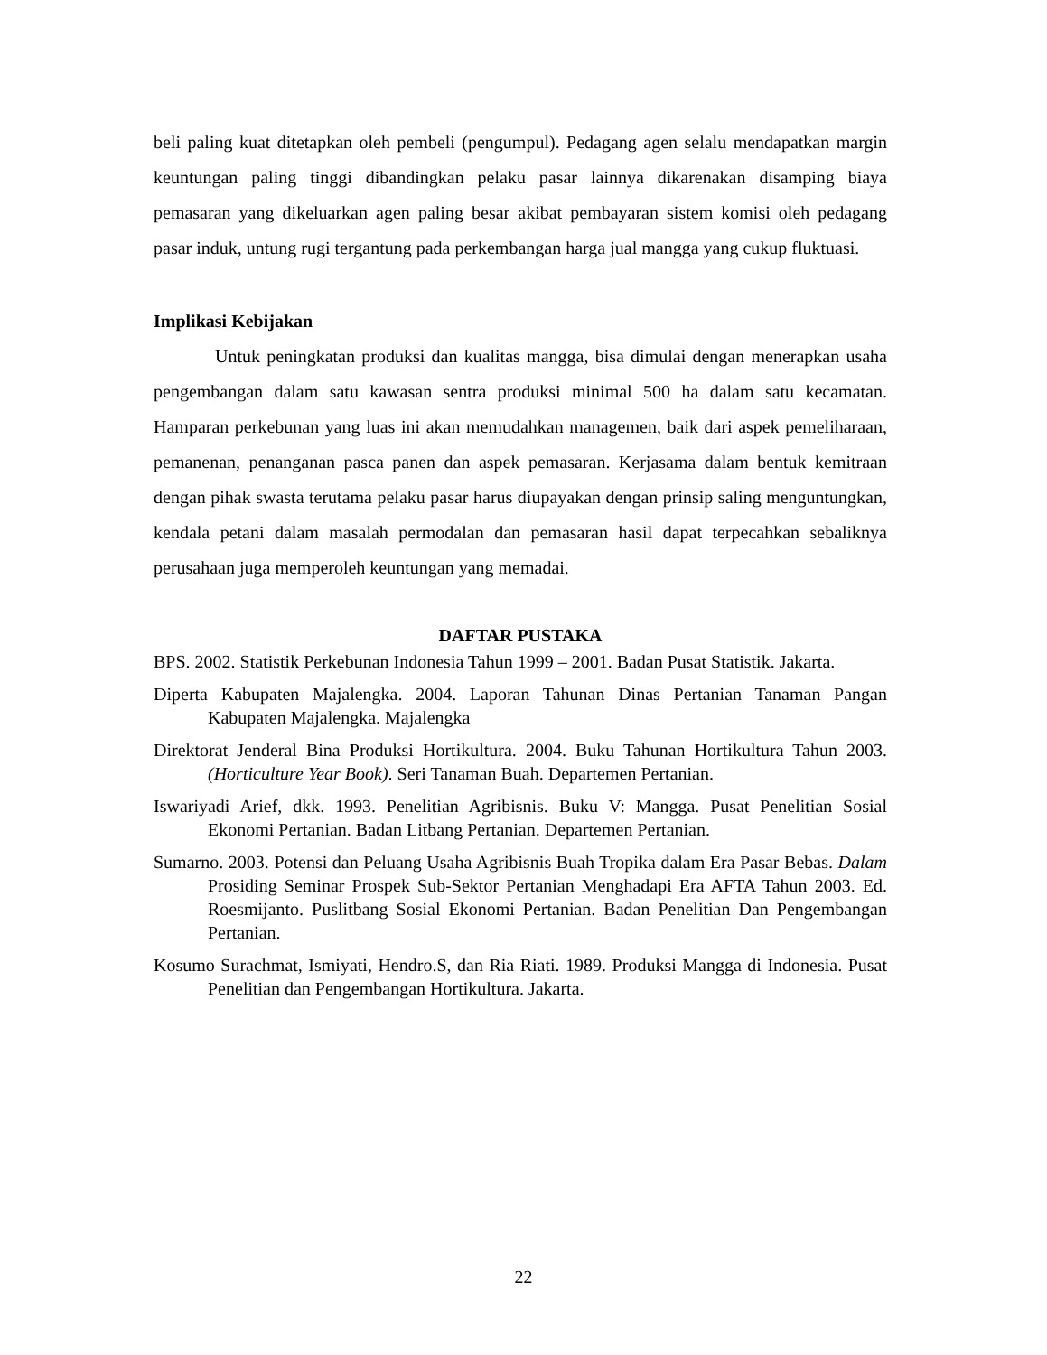beli paling kuat ditetapkan oleh pembeli (pengumpul). Pedagang agen selalu mendapatkan margin keuntungan paling tinggi dibandingkan pelaku pasar lainnya dikarenakan disamping biaya pemasaran yang dikeluarkan agen paling besar akibat pembayaran sistem komisi oleh pedagang pasar induk, untung rugi tergantung pada perkembangan harga jual mangga yang cukup fluktuasi.
Implikasi Kebijakan
Untuk peningkatan produksi dan kualitas mangga, bisa dimulai dengan menerapkan usaha pengembangan dalam satu kawasan sentra produksi minimal 500 ha dalam satu kecamatan. Hamparan perkebunan yang luas ini akan memudahkan managemen, baik dari aspek pemeliharaan, pemanenan, penanganan pasca panen dan aspek pemasaran. Kerjasama dalam bentuk kemitraan dengan pihak swasta terutama pelaku pasar harus diupayakan dengan prinsip saling menguntungkan, kendala petani dalam masalah permodalan dan pemasaran hasil dapat terpecahkan sebaliknya perusahaan juga memperoleh keuntungan yang memadai.
DAFTAR PUSTAKA
BPS. 2002. Statistik Perkebunan Indonesia Tahun 1999 – 2001. Badan Pusat Statistik. Jakarta.
Diperta Kabupaten Majalengka. 2004. Laporan Tahunan Dinas Pertanian Tanaman Pangan Kabupaten Majalengka. Majalengka
Direktorat Jenderal Bina Produksi Hortikultura. 2004. Buku Tahunan Hortikultura Tahun 2003. (Horticulture Year Book). Seri Tanaman Buah. Departemen Pertanian.
Iswariyadi Arief, dkk. 1993. Penelitian Agribisnis. Buku V: Mangga. Pusat Penelitian Sosial Ekonomi Pertanian. Badan Litbang Pertanian. Departemen Pertanian.
Sumarno. 2003. Potensi dan Peluang Usaha Agribisnis Buah Tropika dalam Era Pasar Bebas. Dalam Prosiding Seminar Prospek Sub-Sektor Pertanian Menghadapi Era AFTA Tahun 2003. Ed. Roesmijanto. Puslitbang Sosial Ekonomi Pertanian. Badan Penelitian Dan Pengembangan Pertanian.
Kosumo Surachmat, Ismiyati, Hendro.S, dan Ria Riati. 1989. Produksi Mangga di Indonesia. Pusat Penelitian dan Pengembangan Hortikultura. Jakarta.
22